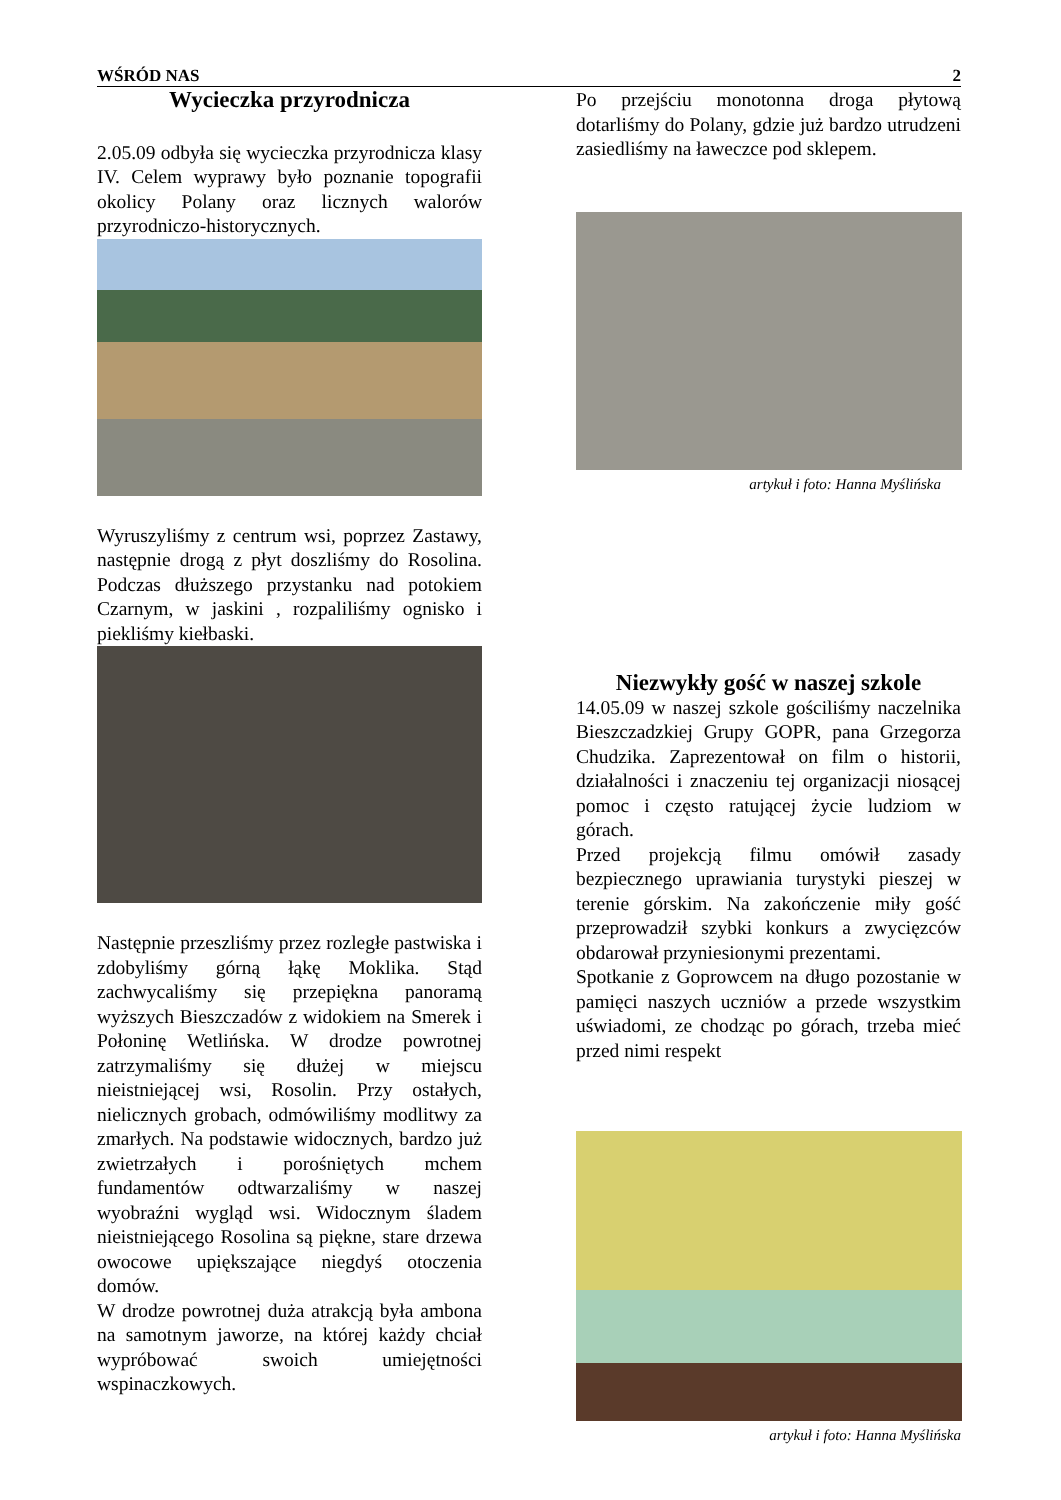WŚRÓD NAS 2
Wycieczka przyrodnicza
2.05.09 odbyła się wycieczka przyrodnicza klasy IV. Celem wyprawy było poznanie topografii okolicy Polany oraz licznych walorów przyrodniczo-historycznych.
Wyruszyliśmy z centrum wsi, poprzez Zastawy, następnie drogą z płyt doszliśmy do Rosolina. Podczas dłuższego przystanku nad potokiem Czarnym, w jaskini , rozpaliliśmy ognisko i piekliśmy kiełbaski.
Następnie przeszliśmy przez rozległe pastwiska i zdobyliśmy górną łąkę Moklika. Stąd zachwycaliśmy się przepiękna panoramą wyższych Bieszczadów z widokiem na Smerek i Połoninę Wetlińska. W drodze powrotnej zatrzymaliśmy się dłużej w miejscu nieistniejącej wsi, Rosolin. Przy ostałych, nielicznych grobach, odmówiliśmy modlitwy za zmarłych. Na podstawie widocznych, bardzo już zwietrzałych i porośniętych mchem fundamentów odtwarzaliśmy w naszej wyobraźni wygląd wsi. Widocznym śladem nieistniejącego Rosolina są piękne, stare drzewa owocowe upiększające niegdyś otoczenia domów.
W drodze powrotnej duża atrakcją była ambona na samotnym jaworze, na której każdy chciał wypróbować swoich umiejętności wspinaczkowych.
Po przejściu monotonna droga płytową dotarliśmy do Polany, gdzie już bardzo utrudzeni zasiedliśmy na ławeczce pod sklepem.
artykuł i foto: Hanna Myślińska
Niezwykły gość w naszej szkole
14.05.09 w naszej szkole gościliśmy naczelnika Bieszczadzkiej Grupy GOPR, pana Grzegorza Chudzika. Zaprezentował on film o historii, działalności i znaczeniu tej organizacji niosącej pomoc i często ratującej życie ludziom w górach.
Przed projekcją filmu omówił zasady bezpiecznego uprawiania turystyki pieszej w terenie górskim. Na zakończenie miły gość przeprowadził szybki konkurs a zwycięzców obdarował przyniesionymi prezentami.
Spotkanie z Goprowcem na długo pozostanie w pamięci naszych uczniów a przede wszystkim uświadomi, ze chodząc po górach, trzeba mieć przed nimi respekt
artykuł i foto: Hanna Myślińska